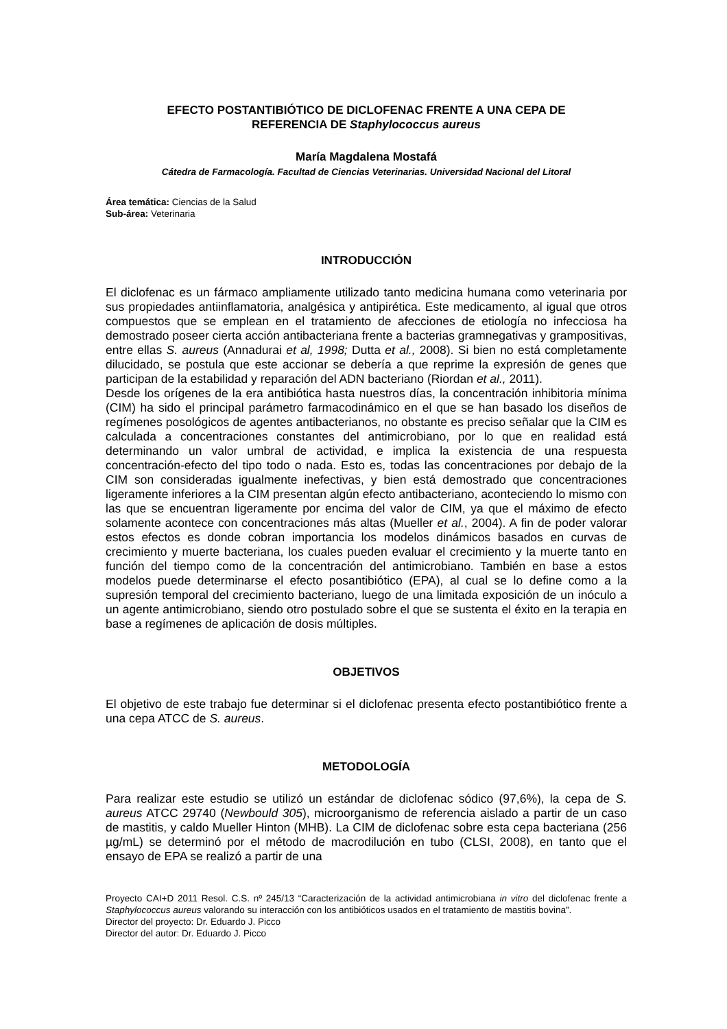EFECTO POSTANTIBIÓTICO DE DICLOFENAC FRENTE A UNA CEPA DE
REFERENCIA DE Staphylococcus aureus
María Magdalena Mostafá
Cátedra de Farmacología. Facultad de Ciencias Veterinarias. Universidad Nacional del Litoral
Área temática: Ciencias de la Salud
Sub-área: Veterinaria
INTRODUCCIÓN
El diclofenac es un fármaco ampliamente utilizado tanto medicina humana como veterinaria por sus propiedades antiinflamatoria, analgésica y antipirética. Este medicamento, al igual que otros compuestos que se emplean en el tratamiento de afecciones de etiología no infecciosa ha demostrado poseer cierta acción antibacteriana frente a bacterias gramnegativas y grampositivas, entre ellas S. aureus (Annadurai et al, 1998; Dutta et al., 2008). Si bien no está completamente dilucidado, se postula que este accionar se debería a que reprime la expresión de genes que participan de la estabilidad y reparación del ADN bacteriano (Riordan et al., 2011).
Desde los orígenes de la era antibiótica hasta nuestros días, la concentración inhibitoria mínima (CIM) ha sido el principal parámetro farmacodinámico en el que se han basado los diseños de regímenes posológicos de agentes antibacterianos, no obstante es preciso señalar que la CIM es calculada a concentraciones constantes del antimicrobiano, por lo que en realidad está determinando un valor umbral de actividad, e implica la existencia de una respuesta concentración-efecto del tipo todo o nada. Esto es, todas las concentraciones por debajo de la CIM son consideradas igualmente inefectivas, y bien está demostrado que concentraciones ligeramente inferiores a la CIM presentan algún efecto antibacteriano, aconteciendo lo mismo con las que se encuentran ligeramente por encima del valor de CIM, ya que el máximo de efecto solamente acontece con concentraciones más altas (Mueller et al., 2004). A fin de poder valorar estos efectos es donde cobran importancia los modelos dinámicos basados en curvas de crecimiento y muerte bacteriana, los cuales pueden evaluar el crecimiento y la muerte tanto en función del tiempo como de la concentración del antimicrobiano. También en base a estos modelos puede determinarse el efecto posantibiótico (EPA), al cual se lo define como a la supresión temporal del crecimiento bacteriano, luego de una limitada exposición de un inóculo a un agente antimicrobiano, siendo otro postulado sobre el que se sustenta el éxito en la terapia en base a regímenes de aplicación de dosis múltiples.
OBJETIVOS
El objetivo de este trabajo fue determinar si el diclofenac presenta efecto postantibiótico frente a una cepa ATCC de S. aureus.
METODOLOGÍA
Para realizar este estudio se utilizó un estándar de diclofenac sódico (97,6%), la cepa de S. aureus ATCC 29740 (Newbould 305), microorganismo de referencia aislado a partir de un caso de mastitis, y caldo Mueller Hinton (MHB). La CIM de diclofenac sobre esta cepa bacteriana (256 µg/mL) se determinó por el método de macrodilución en tubo (CLSI, 2008), en tanto que el ensayo de EPA se realizó a partir de una
Proyecto CAI+D 2011 Resol. C.S. nº 245/13 “Caracterización de la actividad antimicrobiana in vitro del diclofenac frente a Staphylococcus aureus valorando su interacción con los antibióticos usados en el tratamiento de mastitis bovina”.
Director del proyecto: Dr. Eduardo J. Picco
Director del autor: Dr. Eduardo J. Picco